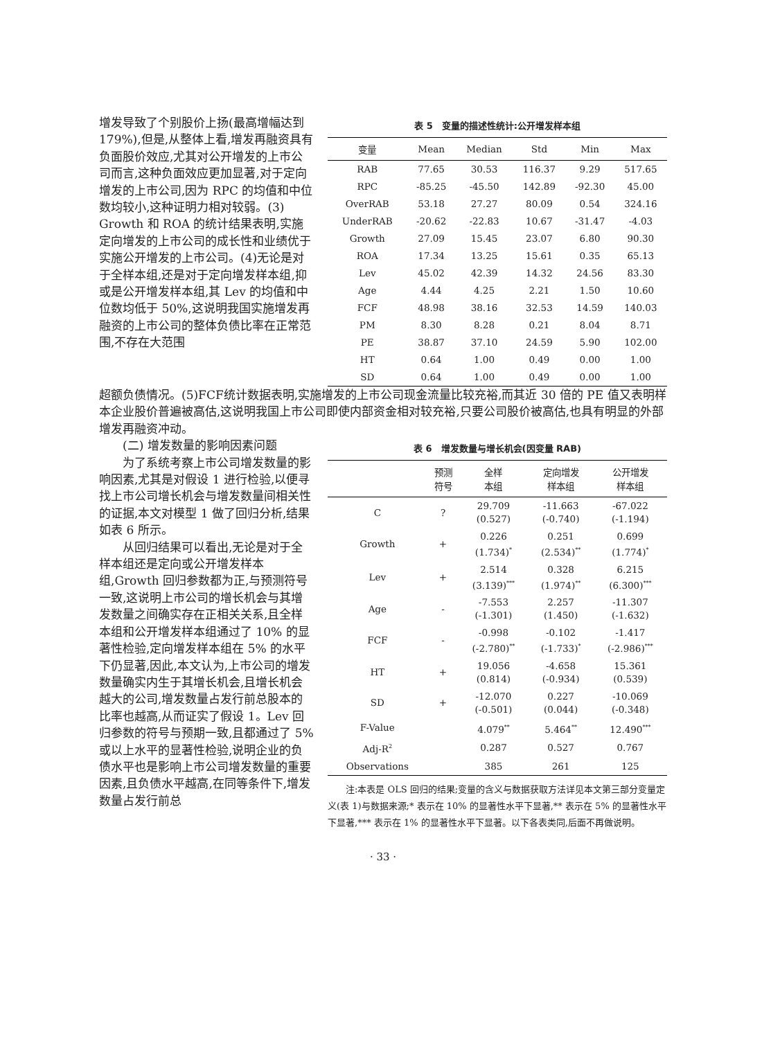增发导致了个别股价上扬(最高增幅达到 179%),但是,从整体上看,增发再融资具有负面股价效应,尤其对公开增发的上市公司而言,这种负面效应更加显著,对于定向增发的上市公司,因为 RPC 的均值和中位数均较小,这种证明力相对较弱。(3) Growth 和 ROA 的统计结果表明,实施定向增发的上市公司的成长性和业绩优于实施公开增发的上市公司。(4)无论是对于全样本组,还是对于定向增发样本组,抑或是公开增发样本组,其 Lev 的均值和中位数均低于 50%,这说明我国实施增发再融资的上市公司的整体负债比率在正常范围,不存在大范围
表 5　变量的描述性统计:公开增发样本组
| 变量 | Mean | Median | Std | Min | Max |
| --- | --- | --- | --- | --- | --- |
| RAB | 77.65 | 30.53 | 116.37 | 9.29 | 517.65 |
| RPC | -85.25 | -45.50 | 142.89 | -92.30 | 45.00 |
| OverRAB | 53.18 | 27.27 | 80.09 | 0.54 | 324.16 |
| UnderRAB | -20.62 | -22.83 | 10.67 | -31.47 | -4.03 |
| Growth | 27.09 | 15.45 | 23.07 | 6.80 | 90.30 |
| ROA | 17.34 | 13.25 | 15.61 | 0.35 | 65.13 |
| Lev | 45.02 | 42.39 | 14.32 | 24.56 | 83.30 |
| Age | 4.44 | 4.25 | 2.21 | 1.50 | 10.60 |
| FCF | 48.98 | 38.16 | 32.53 | 14.59 | 140.03 |
| PM | 8.30 | 8.28 | 0.21 | 8.04 | 8.71 |
| PE | 38.87 | 37.10 | 24.59 | 5.90 | 102.00 |
| HT | 0.64 | 1.00 | 0.49 | 0.00 | 1.00 |
| SD | 0.64 | 1.00 | 0.49 | 0.00 | 1.00 |
超额负债情况。(5)FCF统计数据表明,实施增发的上市公司现金流量比较充裕,而其近 30 倍的 PE 值又表明样本企业股价普遍被高估,这说明我国上市公司即使内部资金相对较充裕,只要公司股价被高估,也具有明显的外部增发再融资冲动。
(二) 增发数量的影响因素问题
为了系统考察上市公司增发数量的影响因素,尤其是对假设 1 进行检验,以便寻找上市公司增长机会与增发数量间相关性的证据,本文对模型 1 做了回归分析,结果如表 6 所示。
从回归结果可以看出,无论是对于全样本组还是定向或公开增发样本组,Growth 回归参数都为正,与预测符号一致,这说明上市公司的增长机会与其增发数量之间确实存在正相关关系,且全样本组和公开增发样本组通过了 10% 的显著性检验,定向增发样本组在 5% 的水平下仍显著,因此,本文认为,上市公司的增发数量确实内生于其增长机会,且增长机会越大的公司,增发数量占发行前总股本的比率也越高,从而证实了假设 1。Lev 回归参数的符号与预期一致,且都通过了 5% 或以上水平的显著性检验,说明企业的负债水平也是影响上市公司增发数量的重要因素,且负债水平越高,在同等条件下,增发数量占发行前总
表 6　增发数量与增长机会(因变量 RAB)
| | 预测 符号 | 全样 本组 | 定向增发 样本组 | 公开增发 样本组 |
| --- | --- | --- | --- | --- |
| C | ? | 29.709 (0.527) | -11.663 (-0.740) | -67.022 (-1.194) |
| Growth | + | 0.226 (1.734)<sup>*</sup> | 0.251 (2.534)<sup>**</sup> | 0.699 (1.774)<sup>*</sup> |
| Lev | + | 2.514 (3.139)<sup>***</sup> | 0.328 (1.974)<sup>**</sup> | 6.215 (6.300)<sup>***</sup> |
| Age | - | -7.553 (-1.301) | 2.257 (1.450) | -11.307 (-1.632) |
| FCF | - | -0.998 (-2.780)<sup>**</sup> | -0.102 (-1.733)<sup>*</sup> | -1.417 (-2.986)<sup>***</sup> |
| HT | + | 19.056 (0.814) | -4.658 (-0.934) | 15.361 (0.539) |
| SD | + | -12.070 (-0.501) | 0.227 (0.044) | -10.069 (-0.348) |
| F-Value | | 4.079<sup>**</sup> | 5.464<sup>**</sup> | 12.490<sup>***</sup> |
| Adj-R<sup>2</sup> | | 0.287 | 0.527 | 0.767 |
| Observations | | 385 | 261 | 125 |
注:本表是 OLS 回归的结果;变量的含义与数据获取方法详见本文第三部分变量定义(表 1)与数据来源;* 表示在 10% 的显著性水平下显著,** 表示在 5% 的显著性水平下显著,*** 表示在 1% 的显著性水平下显著。以下各表类同,后面不再做说明。
· 33 ·